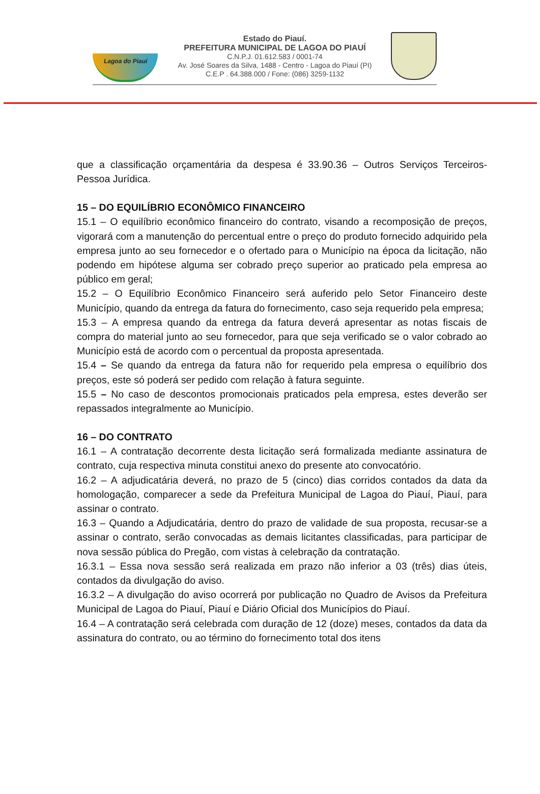Lagoa do Piauí
Estado do Piauí.
PREFEITURA MUNICIPAL DE LAGOA DO PIAUÍ
C.N.P.J. 01.612.583 / 0001-74
Av. José Soares da Silva, 1488 - Centro - Lagoa do Piauí (PI)
C.E.P . 64.388.000 / Fone: (086) 3259-1132
que a classificação orçamentária da despesa é 33.90.36 – Outros Serviços Terceiros- Pessoa Jurídica.
15 – DO EQUILÍBRIO ECONÔMICO FINANCEIRO
15.1 – O equilíbrio econômico financeiro do contrato, visando a recomposição de preços, vigorará com a manutenção do percentual entre o preço do produto fornecido adquirido pela empresa junto ao seu fornecedor e o ofertado para o Município na época da licitação, não podendo em hipótese alguma ser cobrado preço superior ao praticado pela empresa ao público em geral;
15.2 – O Equilíbrio Econômico Financeiro será auferido pelo Setor Financeiro deste Município, quando da entrega da fatura do fornecimento, caso seja requerido pela empresa;
15.3 – A empresa quando da entrega da fatura deverá apresentar as notas fiscais de compra do material junto ao seu fornecedor, para que seja verificado se o valor cobrado ao Município está de acordo com o percentual da proposta apresentada.
15.4 – Se quando da entrega da fatura não for requerido pela empresa o equilíbrio dos preços, este só poderá ser pedido com relação à fatura seguinte.
15.5 – No caso de descontos promocionais praticados pela empresa, estes deverão ser repassados integralmente ao Município.
16 – DO CONTRATO
16.1 – A contratação decorrente desta licitação será formalizada mediante assinatura de contrato, cuja respectiva minuta constitui anexo do presente ato convocatório.
16.2 – A adjudicatária deverá, no prazo de 5 (cinco) dias corridos contados da data da homologação, comparecer a sede da Prefeitura Municipal de Lagoa do Piauí, Piauí, para assinar o contrato.
16.3 – Quando a Adjudicatária, dentro do prazo de validade de sua proposta, recusar-se a assinar o contrato, serão convocadas as demais licitantes classificadas, para participar de nova sessão pública do Pregão, com vistas à celebração da contratação.
16.3.1 – Essa nova sessão será realizada em prazo não inferior a 03 (três) dias úteis, contados da divulgação do aviso.
16.3.2 – A divulgação do aviso ocorrerá por publicação no Quadro de Avisos da Prefeitura Municipal de Lagoa do Piauí, Piauí e Diário Oficial dos Municípios do Piauí.
16.4 – A contratação será celebrada com duração de 12 (doze) meses, contados da data da assinatura do contrato, ou ao término do fornecimento total dos itens